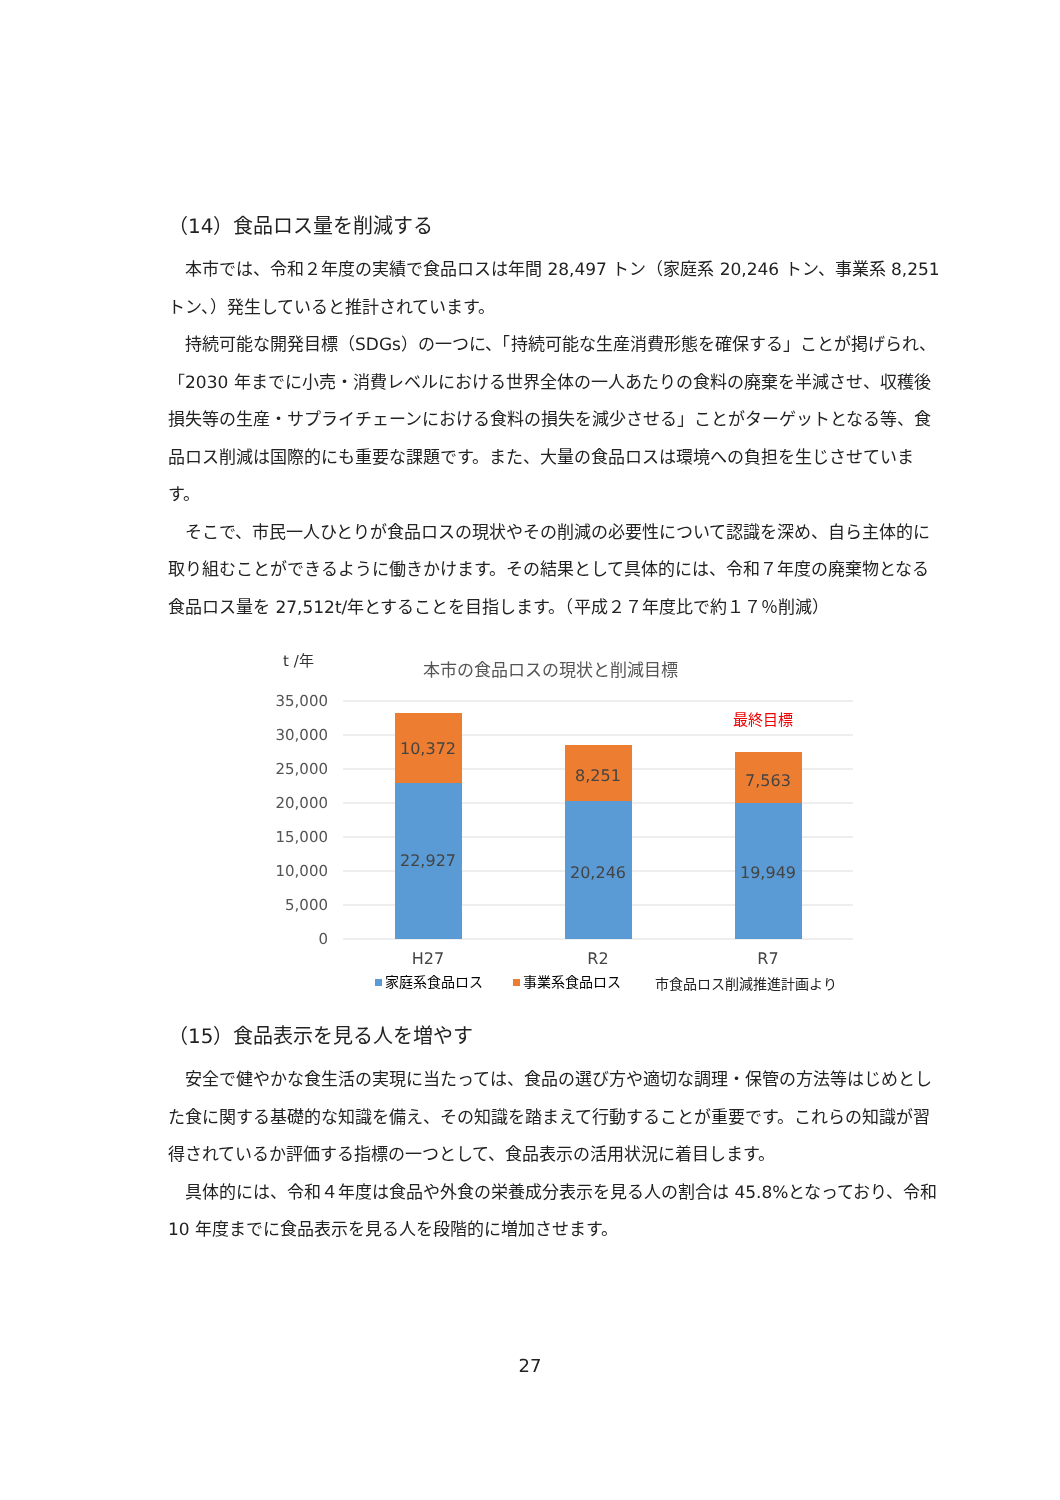（14）食品ロス量を削減する
本市では、令和２年度の実績で食品ロスは年間 28,497 トン（家庭系 20,246 トン、事業系 8,251 トン、）発生していると推計されています。
持続可能な開発目標（SDGs）の一つに、「持続可能な生産消費形態を確保する」ことが掲げられ、「2030 年までに小売・消費レベルにおける世界全体の一人あたりの食料の廃棄を半減させ、収穫後損失等の生産・サプライチェーンにおける食料の損失を減少させる」ことがターゲットとなる等、食品ロス削減は国際的にも重要な課題です。また、大量の食品ロスは環境への負担を生じさせています。
そこで、市民一人ひとりが食品ロスの現状やその削減の必要性について認識を深め、自ら主体的に取り組むことができるように働きかけます。その結果として具体的には、令和７年度の廃棄物となる食品ロス量を 27,512t/年とすることを目指します。（平成２７年度比で約１７％削減）
t /年
本市の食品ロスの現状と削減目標
35,000
30,000
25,000
20,000
15,000
10,000
5,000
0
10,372
22,927
8,251
20,246
7,563
19,949
H27
R2
R7
最終目標
家庭系食品ロス
事業系食品ロス
市食品ロス削減推進計画より
（15）食品表示を見る人を増やす
安全で健やかな食生活の実現に当たっては、食品の選び方や適切な調理・保管の方法等はじめとした食に関する基礎的な知識を備え、その知識を踏まえて行動することが重要です。これらの知識が習得されているか評価する指標の一つとして、食品表示の活用状況に着目します。
具体的には、令和４年度は食品や外食の栄養成分表示を見る人の割合は 45.8%となっており、令和 10 年度までに食品表示を見る人を段階的に増加させます。
27